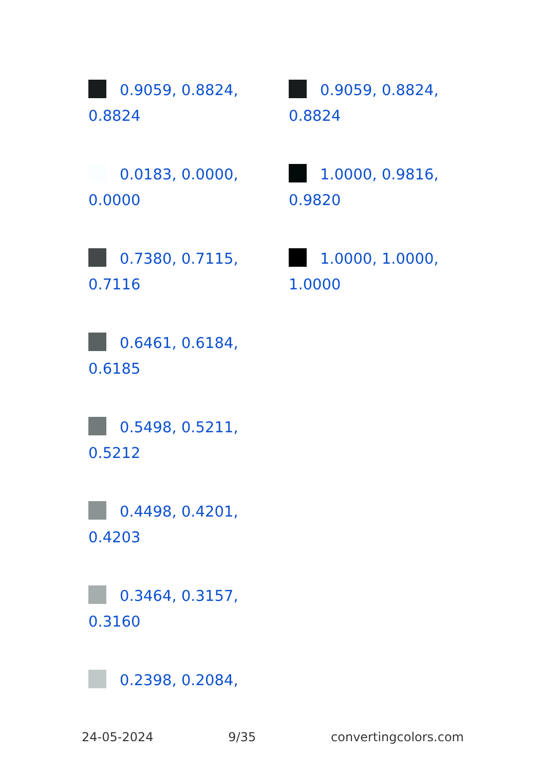0.9059, 0.8824, 0.8824
0.0183, 0.0000, 0.0000
0.7380, 0.7115, 0.7116
0.6461, 0.6184, 0.6185
0.5498, 0.5211, 0.5212
0.4498, 0.4201, 0.4203
0.3464, 0.3157, 0.3160
0.2398, 0.2084,
0.9059, 0.8824, 0.8824
1.0000, 0.9816, 0.9820
1.0000, 1.0000, 1.0000
24-05-2024 9/35 convertingcolors.com